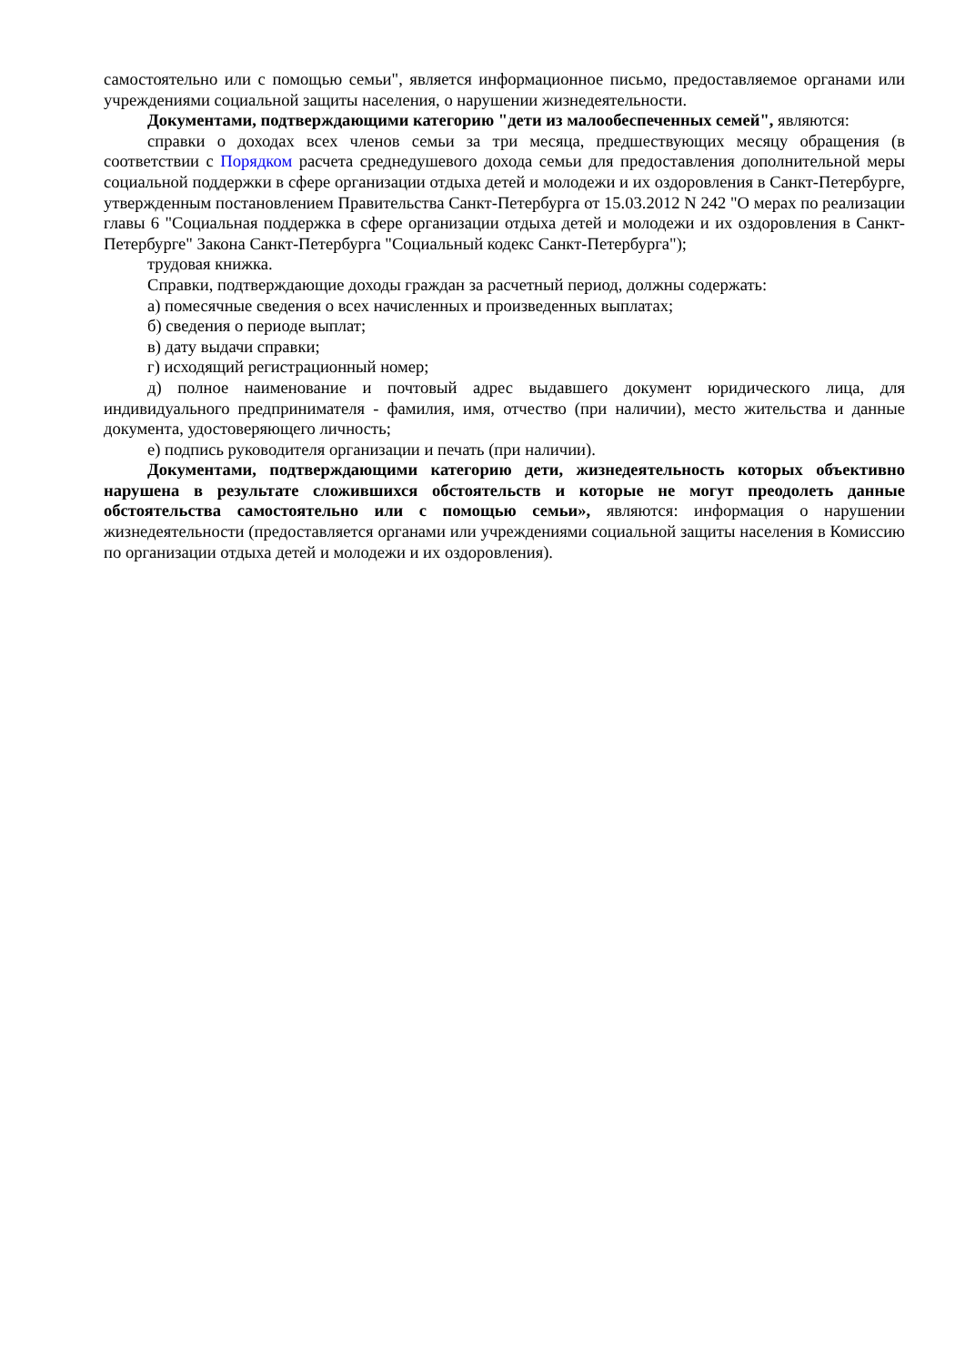самостоятельно или с помощью семьи", является информационное письмо, предоставляемое органами или учреждениями социальной защиты населения, о нарушении жизнедеятельности.
Документами, подтверждающими категорию "дети из малообеспеченных семей", являются:
справки о доходах всех членов семьи за три месяца, предшествующих месяцу обращения (в соответствии с Порядком расчета среднедушевого дохода семьи для предоставления дополнительной меры социальной поддержки в сфере организации отдыха детей и молодежи и их оздоровления в Санкт-Петербурге, утвержденным постановлением Правительства Санкт-Петербурга от 15.03.2012 N 242 "О мерах по реализации главы 6 "Социальная поддержка в сфере организации отдыха детей и молодежи и их оздоровления в Санкт-Петербурге" Закона Санкт-Петербурга "Социальный кодекс Санкт-Петербурга");
трудовая книжка.
Справки, подтверждающие доходы граждан за расчетный период, должны содержать:
а) помесячные сведения о всех начисленных и произведенных выплатах;
б) сведения о периоде выплат;
в) дату выдачи справки;
г) исходящий регистрационный номер;
д) полное наименование и почтовый адрес выдавшего документ юридического лица, для индивидуального предпринимателя - фамилия, имя, отчество (при наличии), место жительства и данные документа, удостоверяющего личность;
е) подпись руководителя организации и печать (при наличии).
Документами, подтверждающими категорию дети, жизнедеятельность которых объективно нарушена в результате сложившихся обстоятельств и которые не могут преодолеть данные обстоятельства самостоятельно или с помощью семьи», являются: информация о нарушении жизнедеятельности (предоставляется органами или учреждениями социальной защиты населения в Комиссию по организации отдыха детей и молодежи и их оздоровления).